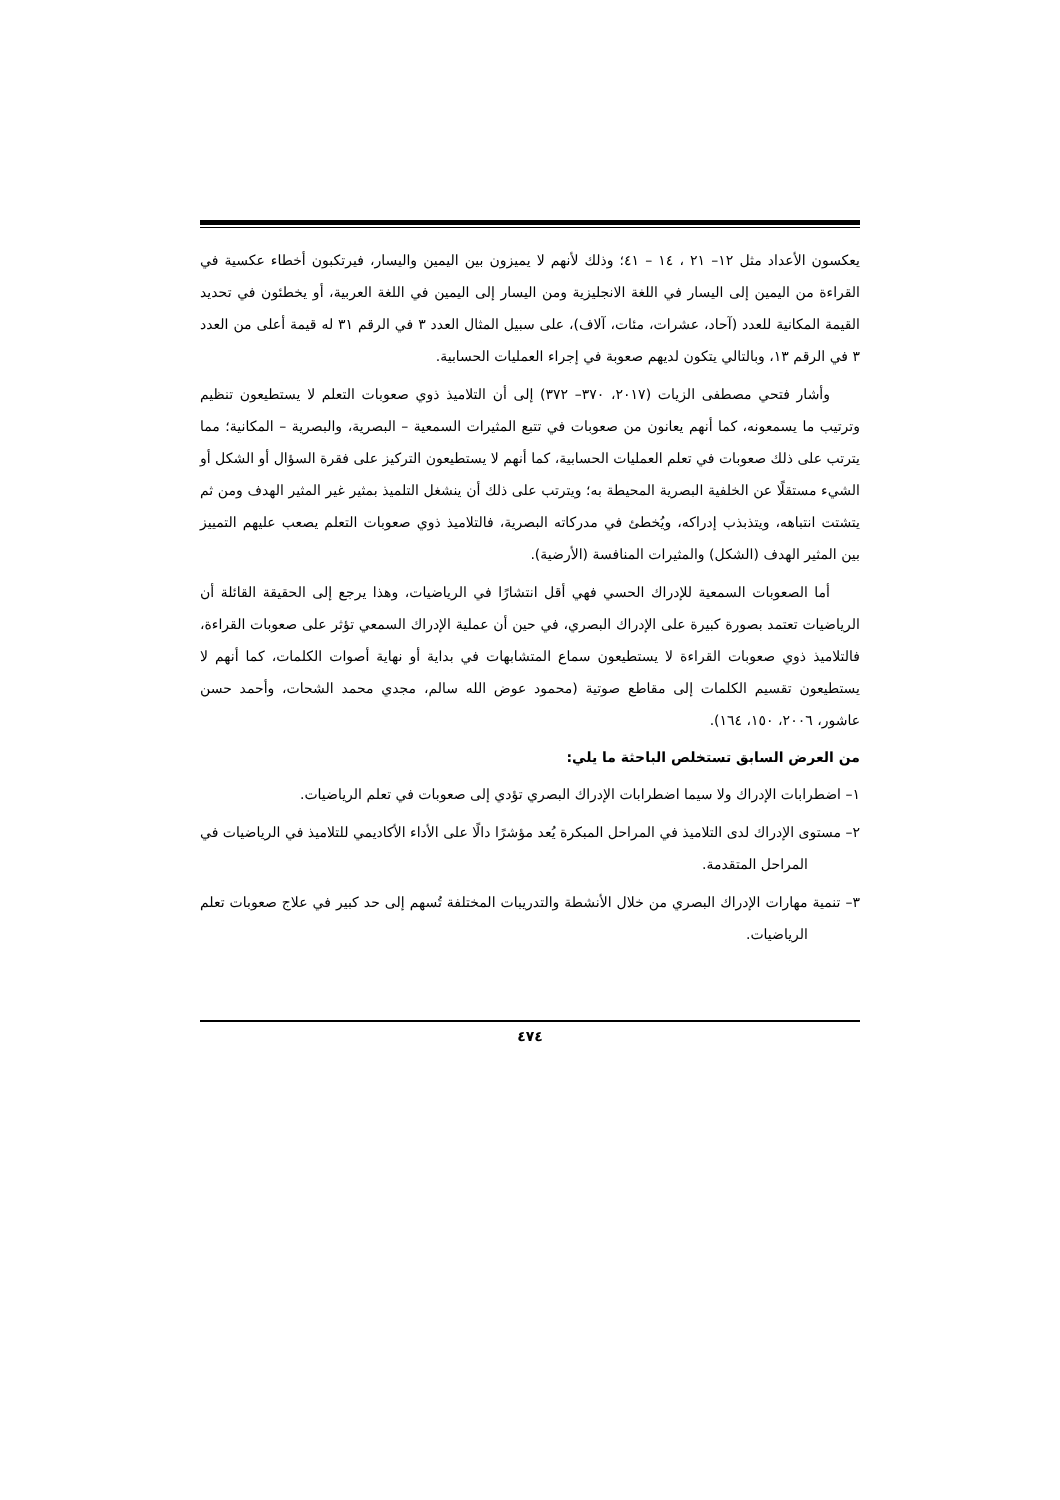يعكسون الأعداد مثل ١٢– ٢١ ، ١٤ – ٤١؛ وذلك لأنهم لا يميزون بين اليمين واليسار، فيرتكبون أخطاء عكسية في القراءة من اليمين إلى اليسار في اللغة الانجليزية ومن اليسار إلى اليمين في اللغة العربية، أو يخطئون في تحديد القيمة المكانية للعدد (آحاد، عشرات، مئات، آلاف)، على سبيل المثال العدد ٣ في الرقم ٣١ له قيمة أعلى من العدد ٣ في الرقم ١٣، وبالتالي يتكون لديهم صعوبة في إجراء العمليات الحسابية.
وأشار فتحي مصطفى الزيات (٢٠١٧، ٣٧٠– ٣٧٢) إلى أن التلاميذ ذوي صعوبات التعلم لا يستطيعون تنظيم وترتيب ما يسمعونه، كما أنهم يعانون من صعوبات في تتبع المثيرات السمعية – البصرية، والبصرية – المكانية؛ مما يترتب على ذلك صعوبات في تعلم العمليات الحسابية، كما أنهم لا يستطيعون التركيز على فقرة السؤال أو الشكل أو الشيء مستقلًا عن الخلفية البصرية المحيطة به؛ ويترتب على ذلك أن ينشغل التلميذ بمثير غير المثير الهدف ومن ثم يتشتت انتباهه، ويتذبذب إدراكه، ويُخطئ في مدركاته البصرية، فالتلاميذ ذوي صعوبات التعلم يصعب عليهم التمييز بين المثير الهدف (الشكل) والمثيرات المنافسة (الأرضية).
أما الصعوبات السمعية للإدراك الحسي فهي أقل انتشارًا في الرياضيات، وهذا يرجع إلى الحقيقة القائلة أن الرياضيات تعتمد بصورة كبيرة على الإدراك البصري، في حين أن عملية الإدراك السمعي تؤثر على صعوبات القراءة، فالتلاميذ ذوي صعوبات القراءة لا يستطيعون سماع المتشابهات في بداية أو نهاية أصوات الكلمات، كما أنهم لا يستطيعون تقسيم الكلمات إلى مقاطع صوتية (محمود عوض الله سالم، مجدي محمد الشحات، وأحمد حسن عاشور، ٢٠٠٦، ١٥٠، ١٦٤).
من العرض السابق تستخلص الباحثة ما يلي:
١– اضطرابات الإدراك ولا سيما اضطرابات الإدراك البصري تؤدي إلى صعوبات في تعلم الرياضيات.
٢– مستوى الإدراك لدى التلاميذ في المراحل المبكرة يُعد مؤشرًا دالًا على الأداء الأكاديمي للتلاميذ في الرياضيات في المراحل المتقدمة.
٣– تنمية مهارات الإدراك البصري من خلال الأنشطة والتدريبات المختلفة تُسهم إلى حد كبير في علاج صعوبات تعلم الرياضيات.
٤٧٤